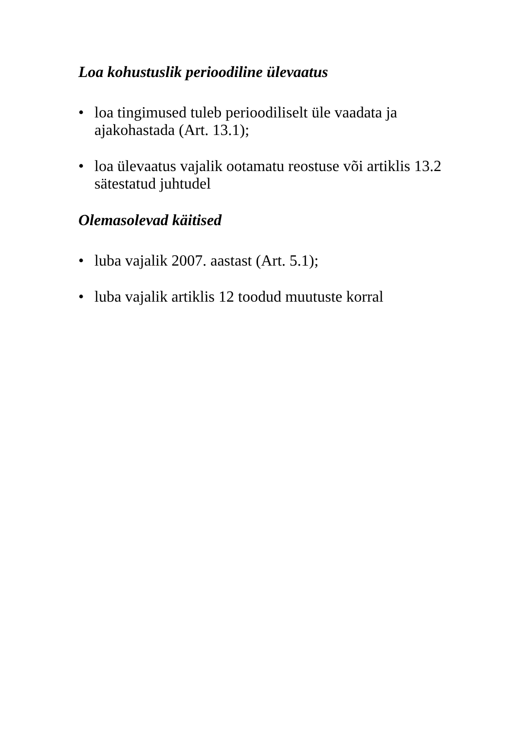Loa kohustuslik perioodiline ülevaatus
• loa tingimused tuleb perioodiliselt üle vaadata ja ajakohastada (Art. 13.1);
• loa ülevaatus vajalik ootamatu reostuse või artiklis 13.2 sätestatud juhtudel
Olemasolevad käitised
• luba vajalik 2007. aastast (Art. 5.1);
• luba vajalik artiklis 12 toodud muutuste korral